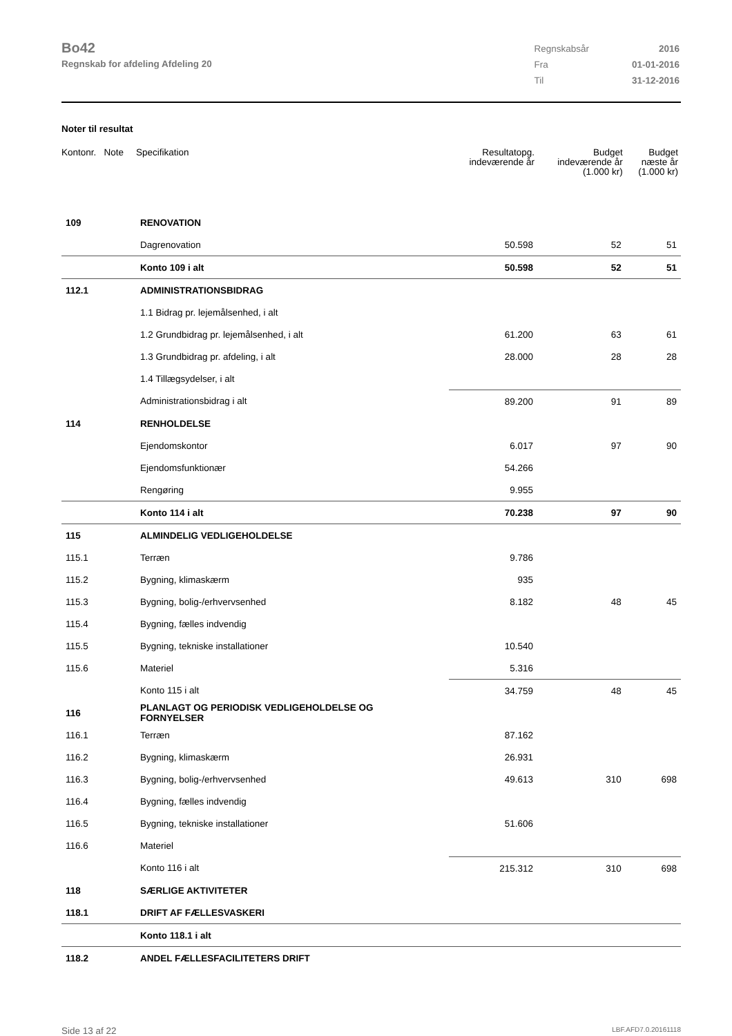Bo42
Regnskab for afdeling Afdeling 20
| Regnskabsår | 2016 |
| Fra | 01-01-2016 |
| Til | 31-12-2016 |
Noter til resultat
| Kontonr. Note | Specifikation | Resultatopg. indeværende år | Budget indeværende år (1.000 kr) | Budget næste år (1.000 kr) |
| --- | --- | --- | --- | --- |
| 109 | RENOVATION | | | |
| | Dagrenovation | 50.598 | 52 | 51 |
| | Konto 109 i alt | 50.598 | 52 | 51 |
| 112.1 | ADMINISTRATIONSBIDRAG | | | |
| | 1.1 Bidrag pr. lejemålsenhed, i alt | | | |
| | 1.2 Grundbidrag pr. lejemålsenhed, i alt | 61.200 | 63 | 61 |
| | 1.3 Grundbidrag pr. afdeling, i alt | 28.000 | 28 | 28 |
| | 1.4 Tillægsydelser, i alt | | | |
| | Administrationsbidrag i alt | 89.200 | 91 | 89 |
| 114 | RENHOLDELSE | | | |
| | Ejendomskontor | 6.017 | 97 | 90 |
| | Ejendomsfunktionær | 54.266 | | |
| | Rengøring | 9.955 | | |
| | Konto 114 i alt | 70.238 | 97 | 90 |
| 115 | ALMINDELIG VEDLIGEHOLDELSE | | | |
| 115.1 | Terræn | 9.786 | | |
| 115.2 | Bygning, klimaskærm | 935 | | |
| 115.3 | Bygning, bolig-/erhvervsenhed | 8.182 | 48 | 45 |
| 115.4 | Bygning, fælles indvendig | | | |
| 115.5 | Bygning, tekniske installationer | 10.540 | | |
| 115.6 | Materiel | 5.316 | | |
| | Konto 115 i alt | 34.759 | 48 | 45 |
| 116 | PLANLAGT OG PERIODISK VEDLIGEHOLDELSE OG FORNYELSER | | | |
| 116.1 | Terræn | 87.162 | | |
| 116.2 | Bygning, klimaskærm | 26.931 | | |
| 116.3 | Bygning, bolig-/erhvervsenhed | 49.613 | 310 | 698 |
| 116.4 | Bygning, fælles indvendig | | | |
| 116.5 | Bygning, tekniske installationer | 51.606 | | |
| 116.6 | Materiel | | | |
| | Konto 116 i alt | 215.312 | 310 | 698 |
| 118 | SÆRLIGE AKTIVITETER | | | |
| 118.1 | DRIFT AF FÆLLESVASKERI | | | |
| | Konto 118.1 i alt | | | |
| 118.2 | ANDEL FÆLLESFACILITETERS DRIFT | | | |
Side 13 af 22 LBF.AFD7.0.20161118